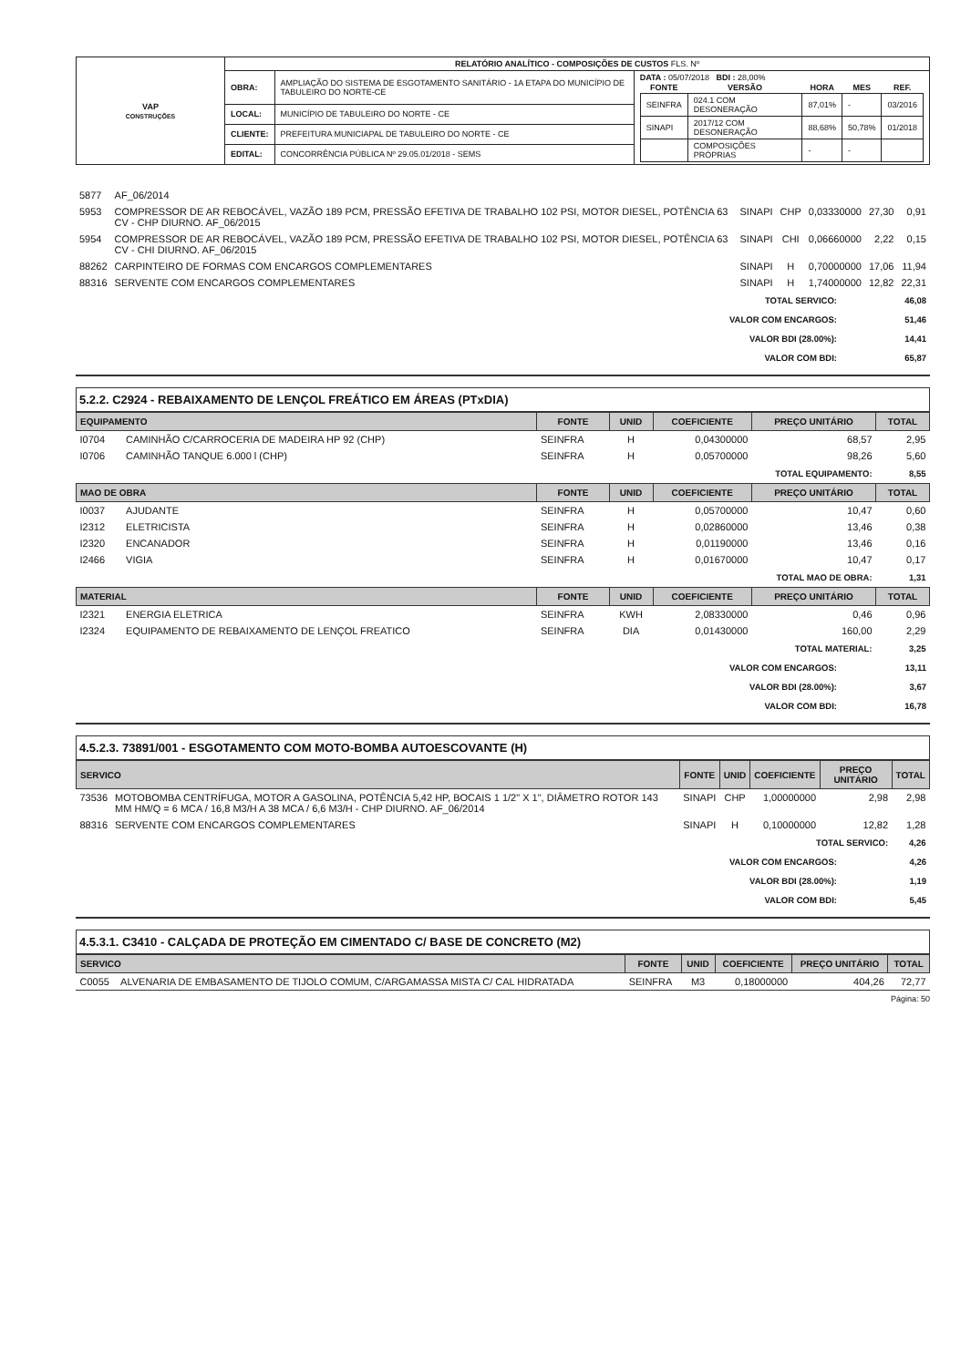| VAP CONSTRUÇÕES | RELATÓRIO ANALÍTICO - COMPOSIÇÕES DE CUSTOS FLS. Nº | | |
| | OBRA: | AMPLIAÇÃO DO SISTEMA DE ESGOTAMENTO SANITÁRIO - 1A ETAPA DO MUNICÍPIO DE TABULEIRO DO NORTE-CE | DATA : 05/07/2018 BDI : 28,00% / FONTE / VERSÃO / HORA / MES / REF. / / --- / --- / --- / --- / --- / / SEINFRA / 024.1 COM DESONERAÇÃO / 87,01% / - / 03/2016 / / SINAPI / 2017/12 COM DESONERAÇÃO / 88,68% / 50,78% / 01/2018 / / / COMPOSIÇÕES PRÓPRIAS / - / - / / |
| | LOCAL: | MUNICÍPIO DE TABULEIRO DO NORTE - CE | |
| | CLIENTE: | PREFEITURA MUNICIAPAL DE TABULEIRO DO NORTE - CE | |
| | EDITAL: | CONCORRÊNCIA PÚBLICA Nº 29.05.01/2018 - SEMS | |
| 5877 | AF_06/2014 | | | | | |
| 5953 | COMPRESSOR DE AR REBOCÁVEL, VAZÃO 189 PCM, PRESSÃO EFETIVA DE TRABALHO 102 PSI, MOTOR DIESEL, POTÊNCIA 63 CV - CHP DIURNO. AF_06/2015 | SINAPI | CHP | 0,03330000 | 27,30 | 0,91 |
| 5954 | COMPRESSOR DE AR REBOCÁVEL, VAZÃO 189 PCM, PRESSÃO EFETIVA DE TRABALHO 102 PSI, MOTOR DIESEL, POTÊNCIA 63 CV - CHI DIURNO. AF_06/2015 | SINAPI | CHI | 0,06660000 | 2,22 | 0,15 |
| 88262 | CARPINTEIRO DE FORMAS COM ENCARGOS COMPLEMENTARES | SINAPI | H | 0,70000000 | 17,06 | 11,94 |
| 88316 | SERVENTE COM ENCARGOS COMPLEMENTARES | SINAPI | H | 1,74000000 | 12,82 | 22,31 |
| TOTAL SERVICO: | 46,08 |
| VALOR COM ENCARGOS: | 51,46 |
| VALOR BDI (28.00%): | 14,41 |
| VALOR COM BDI: | 65,87 |
5.2.2. C2924 - REBAIXAMENTO DE LENÇOL FREÁTICO EM ÁREAS (PTxDIA)
| EQUIPAMENTO | | FONTE | UNID | COEFICIENTE | PREÇO UNITÁRIO | TOTAL |
| --- | --- | --- | --- | --- | --- | --- |
| I0704 | CAMINHÃO C/CARROCERIA DE MADEIRA HP 92 (CHP) | SEINFRA | H | 0,04300000 | 68,57 | 2,95 |
| I0706 | CAMINHÃO TANQUE 6.000 l (CHP) | SEINFRA | H | 0,05700000 | 98,26 | 5,60 |
| TOTAL EQUIPAMENTO: | | | | | | 8,55 |
| MAO DE OBRA | | FONTE | UNID | COEFICIENTE | PREÇO UNITÁRIO | TOTAL |
| I0037 | AJUDANTE | SEINFRA | H | 0,05700000 | 10,47 | 0,60 |
| I2312 | ELETRICISTA | SEINFRA | H | 0,02860000 | 13,46 | 0,38 |
| I2320 | ENCANADOR | SEINFRA | H | 0,01190000 | 13,46 | 0,16 |
| I2466 | VIGIA | SEINFRA | H | 0,01670000 | 10,47 | 0,17 |
| TOTAL MAO DE OBRA: | | | | | | 1,31 |
| MATERIAL | | FONTE | UNID | COEFICIENTE | PREÇO UNITÁRIO | TOTAL |
| I2321 | ENERGIA ELETRICA | SEINFRA | KWH | 2,08330000 | 0,46 | 0,96 |
| I2324 | EQUIPAMENTO DE REBAIXAMENTO DE LENÇOL FREATICO | SEINFRA | DIA | 0,01430000 | 160,00 | 2,29 |
| TOTAL MATERIAL: | | | | | | 3,25 |
| VALOR COM ENCARGOS: | 13,11 |
| VALOR BDI (28.00%): | 3,67 |
| VALOR COM BDI: | 16,78 |
4.5.2.3. 73891/001 - ESGOTAMENTO COM MOTO-BOMBA AUTOESCOVANTE (H)
| SERVICO | | FONTE | UNID | COEFICIENTE | PREÇO UNITÁRIO | TOTAL |
| --- | --- | --- | --- | --- | --- | --- |
| 73536 | MOTOBOMBA CENTRÍFUGA, MOTOR A GASOLINA, POTÊNCIA 5,42 HP, BOCAIS 1 1/2" X 1", DIÂMETRO ROTOR 143 MM HM/Q = 6 MCA / 16,8 M3/H A 38 MCA / 6,6 M3/H - CHP DIURNO. AF_06/2014 | SINAPI | CHP | 1,00000000 | 2,98 | 2,98 |
| 88316 | SERVENTE COM ENCARGOS COMPLEMENTARES | SINAPI | H | 0,10000000 | 12,82 | 1,28 |
| TOTAL SERVICO: | | | | | | 4,26 |
| VALOR COM ENCARGOS: | 4,26 |
| VALOR BDI (28.00%): | 1,19 |
| VALOR COM BDI: | 5,45 |
4.5.3.1. C3410 - CALÇADA DE PROTEÇÃO EM CIMENTADO C/ BASE DE CONCRETO (M2)
| SERVICO | | FONTE | UNID | COEFICIENTE | PREÇO UNITÁRIO | TOTAL |
| --- | --- | --- | --- | --- | --- | --- |
| C0055 | ALVENARIA DE EMBASAMENTO DE TIJOLO COMUM, C/ARGAMASSA MISTA C/ CAL HIDRATADA | SEINFRA | M3 | 0,18000000 | 404,26 | 72,77 |
Página: 50